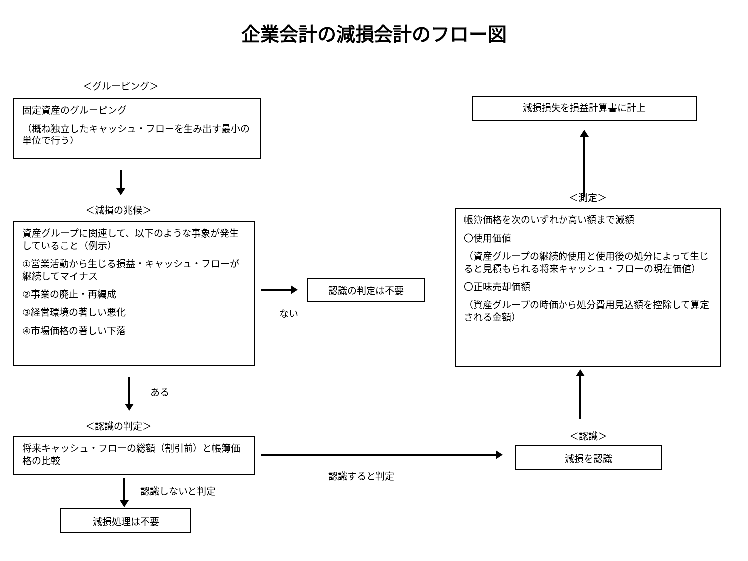企業会計の減損会計のフロー図
＜グルーピング＞
固定資産のグルーピング
（概ね独立したキャッシュ・フローを生み出す最小の単位で行う）
減損損失を損益計算書に計上
＜減損の兆候＞
資産グループに関連して、以下のような事象が発生していること（例示）
①営業活動から生じる損益・キャッシュ・フローが継続してマイナス
②事業の廃止・再編成
③経営環境の著しい悪化
④市場価格の著しい下落
ある
認識の判定は不要
ない
＜測定＞
帳簿価格を次のいずれか高い額まで減額
〇使用価値
（資産グループの継続的使用と使用後の処分によって生じると見積もられる将来キャッシュ・フローの現在価値）
〇正味売却価額
（資産グループの時価から処分費用見込額を控除して算定される金額）
＜認識の判定＞
将来キャッシュ・フローの総額（割引前）と帳簿価格の比較
認識しないと判定
減損処理は不要
認識すると判定
＜認識＞
減損を認識